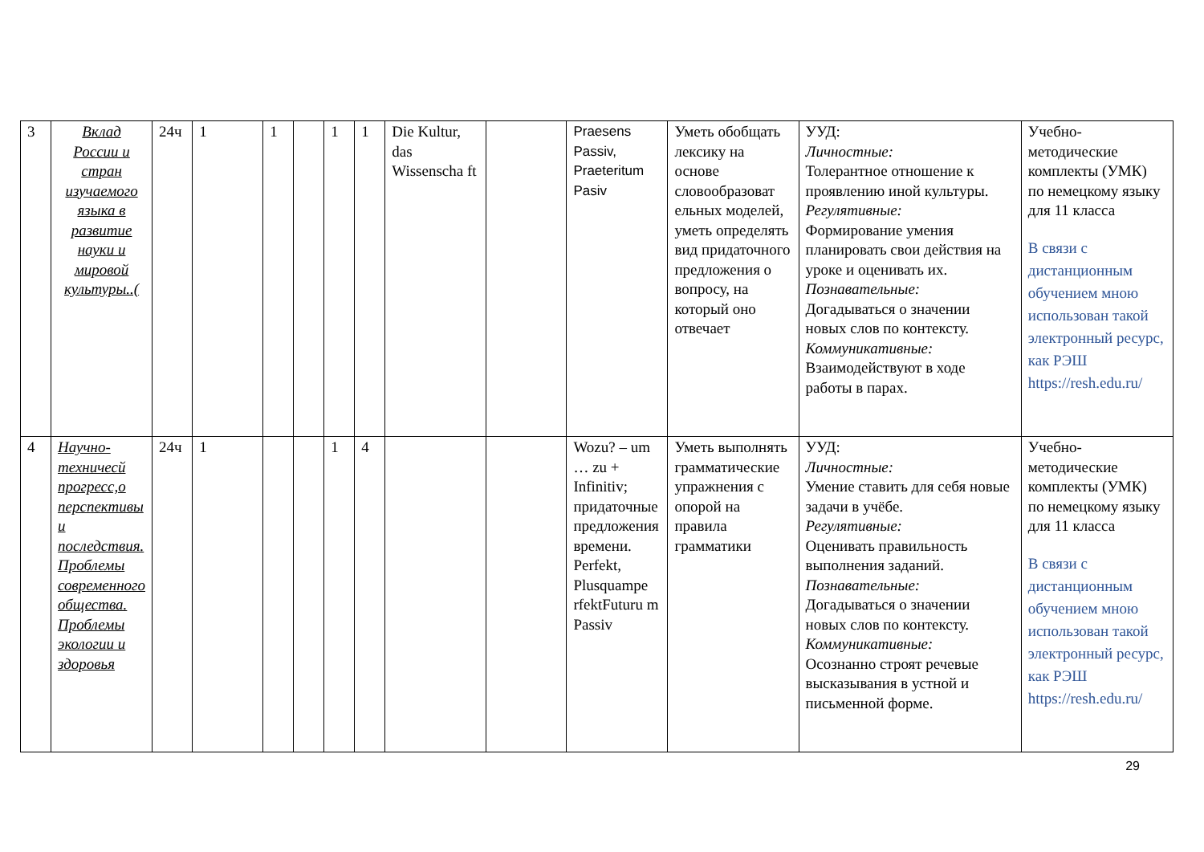| 3 | Вклад России и стран изучаемого языка в развитие науки и мировой культуры..( | 24ч | 1 | 1 | | 1 | 1 | Die Kultur, das Wissenscha ft | | Praesens Passiv, Praeteritum Pasiv | Уметь обобщать лексику на основе словообразоват ельных моделей, уметь определять вид придаточного предложения о вопросу, на который оно отвечает | УУД: Личностные: Толерантное отношение к проявлению иной культуры. Регулятивные: Формирование умения планировать свои действия на уроке и оценивать их. Познавательные: Догадываться о значении новых слов по контексту. Коммуникативные: Взаимодействуют в ходе работы в парах. | Учебно-методические комплекты (УМК) по немецкому языку для 11 класса В связи с дистанционным обучением мною использован такой электронный ресурс, как РЭШ https://resh.edu.ru/ |
| 4 | Научно-техничесй прогресс,о перспективы и последствия. Проблемы современного общества. Проблемы экологии и здоровья | 24ч | 1 | | | 1 | 4 | | | Wozu? – um … zu + Infinitiv; придаточные предложения времени. Perfekt, Plusquampe rfektFuturu m Passiv | Уметь выполнять грамматические упражнения с опорой на правила грамматики | УУД: Личностные: Умение ставить для себя новые задачи в учёбе. Регулятивные: Оценивать правильность выполнения заданий. Познавательные: Догадываться о значении новых слов по контексту. Коммуникативные: Осознанно строят речевые высказывания в устной и письменной форме. | Учебно-методические комплекты (УМК) по немецкому языку для 11 класса В связи с дистанционным обучением мною использован такой электронный ресурс, как РЭШ https://resh.edu.ru/ |
29